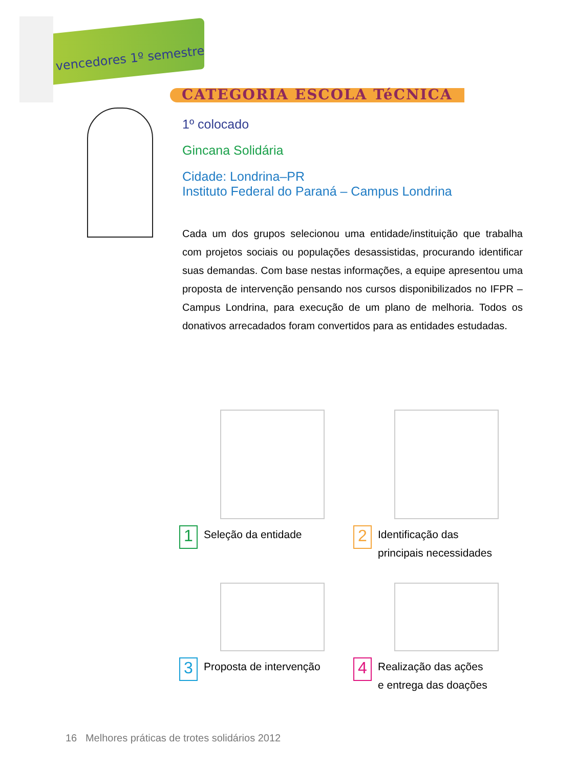vencedores 1º semestre
CATEGORIA ESCOLA TéCNICA
1º colocado
Gincana Solidária
Cidade: Londrina–PR
Instituto Federal do Paraná – Campus Londrina
Cada um dos grupos selecionou uma entidade/instituição que trabalha com projetos sociais ou populações desassistidas, procurando identificar suas demandas. Com base nestas informações, a equipe apresentou uma proposta de intervenção pensando nos cursos disponibilizados no IFPR – Campus Londrina, para execução de um plano de melhoria. Todos os donativos arrecadados foram convertidos para as entidades estudadas.
1 Seleção da entidade
2 Identificação das
principais necessidades
3 Proposta de intervenção
4 Realização das ações
e entrega das doações
16 Melhores práticas de trotes solidários 2012